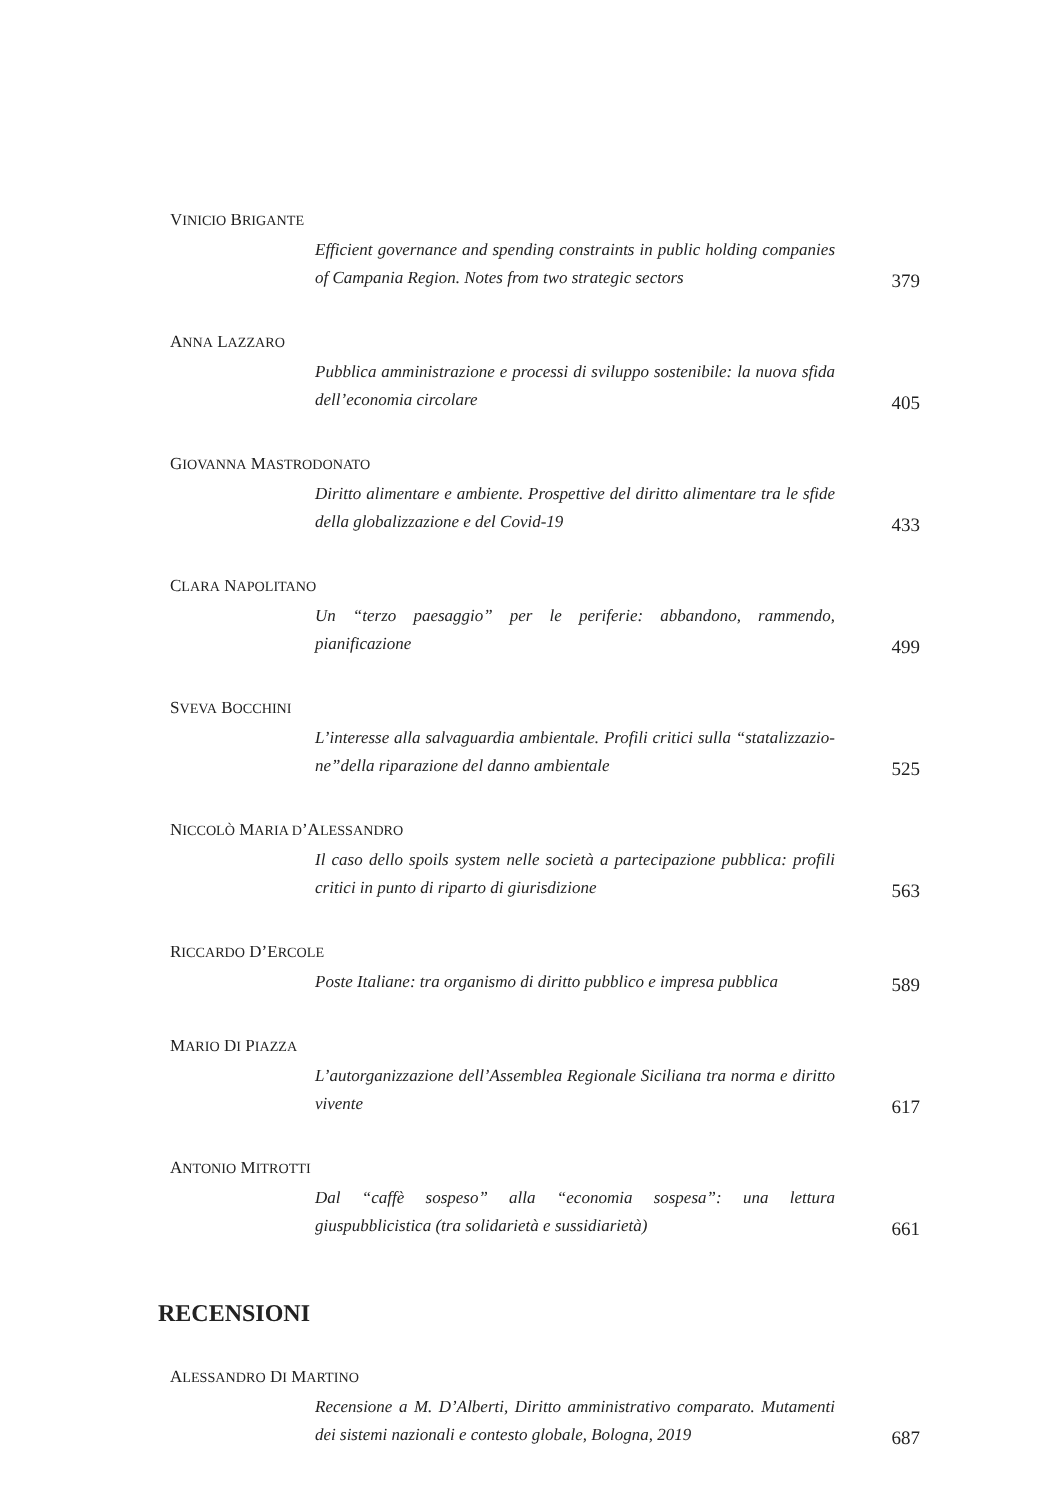VINICIO BRIGANTE
Efficient governance and spending constraints in public holding companies of Campania Region. Notes from two strategic sectors
379
ANNA LAZZARO
Pubblica amministrazione e processi di sviluppo sostenibile: la nuova sfida dell’economia circolare
405
GIOVANNA MASTRODONATO
Diritto alimentare e ambiente. Prospettive del diritto alimentare tra le sfide della globalizzazione e del Covid-19
433
CLARA NAPOLITANO
Un “terzo paesaggio” per le periferie: abbandono, rammendo, pianificazione
499
SVEVA BOCCHINI
L’interesse alla salvaguardia ambientale. Profili critici sulla “statalizzazio-ne”della riparazione del danno ambientale
525
NICCOLÒ MARIA D’ALESSANDRO
Il caso dello spoils system nelle società a partecipazione pubblica: profili critici in punto di riparto di giurisdizione
563
RICCARDO D’ERCOLE
Poste Italiane: tra organismo di diritto pubblico e impresa pubblica
589
MARIO DI PIAZZA
L’autorganizzazione dell’Assemblea Regionale Siciliana tra norma e diritto vivente
617
ANTONIO MITROTTI
Dal “caffè sospeso” alla “economia sospesa”: una lettura giuspubblicistica (tra solidarietà e sussidiarietà)
661
RECENSIONI
ALESSANDRO DI MARTINO
Recensione a M. D’Alberti, Diritto amministrativo comparato. Mutamenti dei sistemi nazionali e contesto globale, Bologna, 2019
687